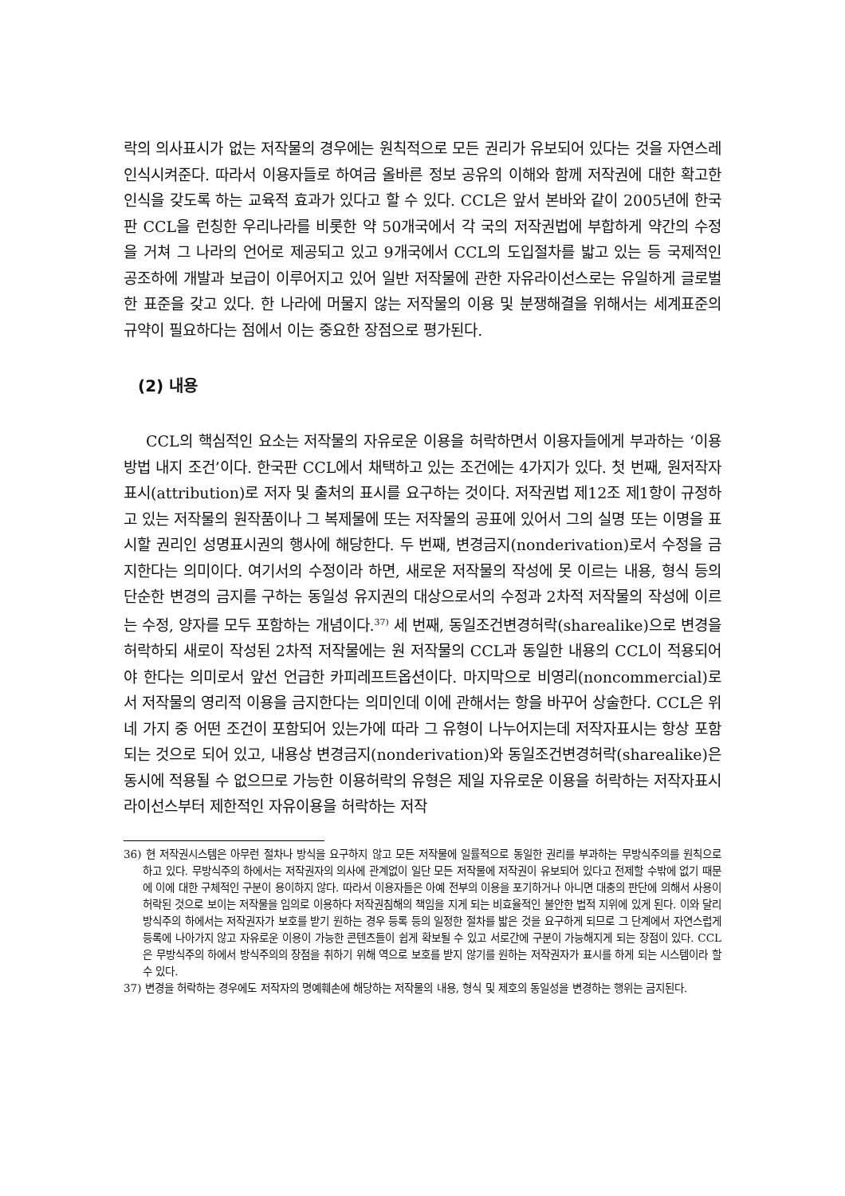락의 의사표시가 없는 저작물의 경우에는 원칙적으로 모든 권리가 유보되어 있다는 것을 자연스레 인식시켜준다. 따라서 이용자들로 하여금 올바른 정보 공유의 이해와 함께 저작권에 대한 확고한 인식을 갖도록 하는 교육적 효과가 있다고 할 수 있다. CCL은 앞서 본바와 같이 2005년에 한국판 CCL을 런칭한 우리나라를 비롯한 약 50개국에서 각 국의 저작권법에 부합하게 약간의 수정을 거쳐 그 나라의 언어로 제공되고 있고 9개국에서 CCL의 도입절차를 밟고 있는 등 국제적인 공조하에 개발과 보급이 이루어지고 있어 일반 저작물에 관한 자유라이선스로는 유일하게 글로벌한 표준을 갖고 있다. 한 나라에 머물지 않는 저작물의 이용 및 분쟁해결을 위해서는 세계표준의 규약이 필요하다는 점에서 이는 중요한 장점으로 평가된다.
(2) 내용
CCL의 핵심적인 요소는 저작물의 자유로운 이용을 허락하면서 이용자들에게 부과하는 ‘이용방법 내지 조건’이다. 한국판 CCL에서 채택하고 있는 조건에는 4가지가 있다. 첫 번째, 원저작자표시(attribution)로 저자 및 출처의 표시를 요구하는 것이다. 저작권법 제12조 제1항이 규정하고 있는 저작물의 원작품이나 그 복제물에 또는 저작물의 공표에 있어서 그의 실명 또는 이명을 표시할 권리인 성명표시권의 행사에 해당한다. 두 번째, 변경금지(nonderivation)로서 수정을 금지한다는 의미이다. 여기서의 수정이라 하면, 새로운 저작물의 작성에 못 이르는 내용, 형식 등의 단순한 변경의 금지를 구하는 동일성 유지권의 대상으로서의 수정과 2차적 저작물의 작성에 이르는 수정, 양자를 모두 포함하는 개념이다.<sup>37)</sup> 세 번째, 동일조건변경허락(sharealike)으로 변경을 허락하되 새로이 작성된 2차적 저작물에는 원 저작물의 CCL과 동일한 내용의 CCL이 적용되어야 한다는 의미로서 앞선 언급한 카피레프트옵션이다. 마지막으로 비영리(noncommercial)로서 저작물의 영리적 이용을 금지한다는 의미인데 이에 관해서는 항을 바꾸어 상술한다. CCL은 위 네 가지 중 어떤 조건이 포함되어 있는가에 따라 그 유형이 나누어지는데 저작자표시는 항상 포함되는 것으로 되어 있고, 내용상 변경금지(nonderivation)와 동일조건변경허락(sharealike)은 동시에 적용될 수 없으므로 가능한 이용허락의 유형은 제일 자유로운 이용을 허락하는 저작자표시 라이선스부터 제한적인 자유이용을 허락하는 저작
36) 현 저작권시스템은 아무런 절차나 방식을 요구하지 않고 모든 저작물에 일률적으로 동일한 권리를 부과하는 무방식주의를 원칙으로 하고 있다. 무방식주의 하에서는 저작권자의 의사에 관계없이 일단 모든 저작물에 저작권이 유보되어 있다고 전제할 수밖에 없기 때문에 이에 대한 구체적인 구분이 용이하지 않다. 따라서 이용자들은 아예 전부의 이용을 포기하거나 아니면 대충의 판단에 의해서 사용이 허락된 것으로 보이는 저작물을 임의로 이용하다 저작권침해의 책임을 지게 되는 비효율적인 불안한 법적 지위에 있게 된다. 이와 달리 방식주의 하에서는 저작권자가 보호를 받기 원하는 경우 등록 등의 일정한 절차를 밟은 것을 요구하게 되므로 그 단계에서 자연스럽게 등록에 나아가지 않고 자유로운 이용이 가능한 콘텐츠들이 쉽게 확보될 수 있고 서로간에 구분이 가능해지게 되는 장점이 있다. CCL은 무방식주의 하에서 방식주의의 장점을 취하기 위해 역으로 보호를 받지 않기를 원하는 저작권자가 표시를 하게 되는 시스템이라 할 수 있다.
37) 변경을 허락하는 경우에도 저작자의 명예훼손에 해당하는 저작물의 내용, 형식 및 제호의 동일성을 변경하는 행위는 금지된다.